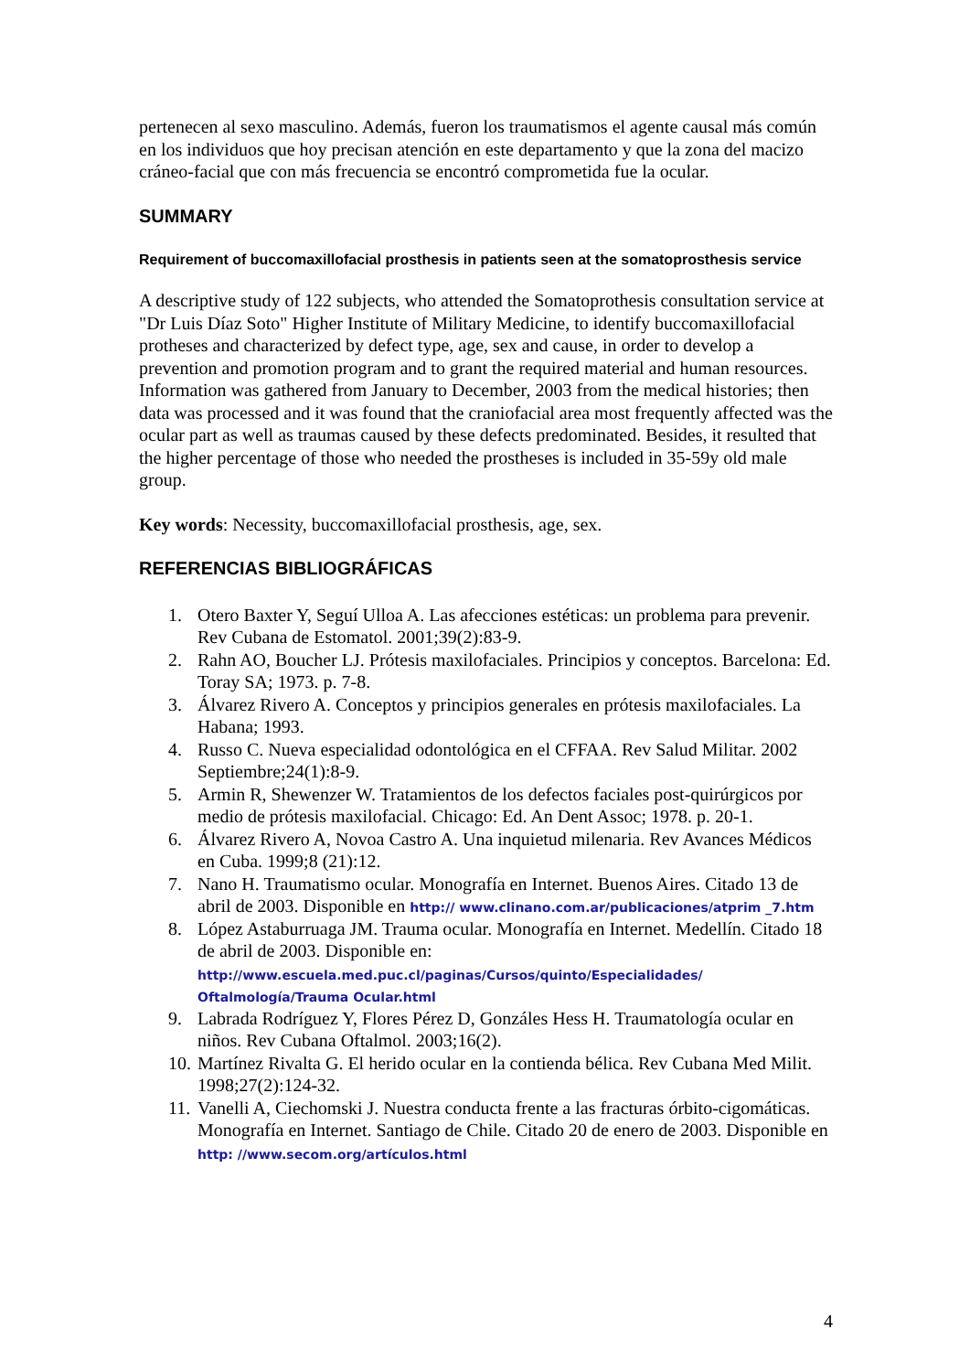pertenecen al sexo masculino. Además, fueron los traumatismos el agente causal más común en los individuos que hoy precisan atención en este departamento y que la zona del macizo cráneo-facial que con más frecuencia se encontró comprometida fue la ocular.
SUMMARY
Requirement of buccomaxillofacial prosthesis in patients seen at the somatoprosthesis service
A descriptive study of 122 subjects, who attended the Somatoprothesis consultation service at "Dr Luis Díaz Soto" Higher Institute of Military Medicine, to identify buccomaxillofacial protheses and characterized by defect type, age, sex and cause, in order to develop a prevention and promotion program and to grant the required material and human resources. Information was gathered from January to December, 2003 from the medical histories; then data was processed and it was found that the craniofacial area most frequently affected was the ocular part as well as traumas caused by these defects predominated. Besides, it resulted that the higher percentage of those who needed the prostheses is included in 35-59y old male group.
Key words: Necessity, buccomaxillofacial prosthesis, age, sex.
REFERENCIAS BIBLIOGRÁFICAS
1. Otero Baxter Y, Seguí Ulloa A. Las afecciones estéticas: un problema para prevenir. Rev Cubana de Estomatol. 2001;39(2):83-9.
2. Rahn AO, Boucher LJ. Prótesis maxilofaciales. Principios y conceptos. Barcelona: Ed. Toray SA; 1973. p. 7-8.
3. Álvarez Rivero A. Conceptos y principios generales en prótesis maxilofaciales. La Habana; 1993.
4. Russo C. Nueva especialidad odontológica en el CFFAA. Rev Salud Militar. 2002 Septiembre;24(1):8-9.
5. Armin R, Shewenzer W. Tratamientos de los defectos faciales post-quirúrgicos por medio de prótesis maxilofacial. Chicago: Ed. An Dent Assoc; 1978. p. 20-1.
6. Álvarez Rivero A, Novoa Castro A. Una inquietud milenaria. Rev Avances Médicos en Cuba. 1999;8 (21):12.
7. Nano H. Traumatismo ocular. Monografía en Internet. Buenos Aires. Citado 13 de abril de 2003. Disponible en http:// www.clinano.com.ar/publicaciones/atprim _7.htm
8. López Astaburruaga JM. Trauma ocular. Monografía en Internet. Medellín. Citado 18 de abril de 2003. Disponible en:
http://www.escuela.med.puc.cl/paginas/Cursos/quinto/Especialidades/ Oftalmología/Trauma Ocular.html
9. Labrada Rodríguez Y, Flores Pérez D, Gonzáles Hess H. Traumatología ocular en niños. Rev Cubana Oftalmol. 2003;16(2).
10. Martínez Rivalta G. El herido ocular en la contienda bélica. Rev Cubana Med Milit. 1998;27(2):124-32.
11. Vanelli A, Ciechomski J. Nuestra conducta frente a las fracturas órbito-cigomáticas. Monografía en Internet. Santiago de Chile. Citado 20 de enero de 2003. Disponible en http: //www.secom.org/artículos.html
4